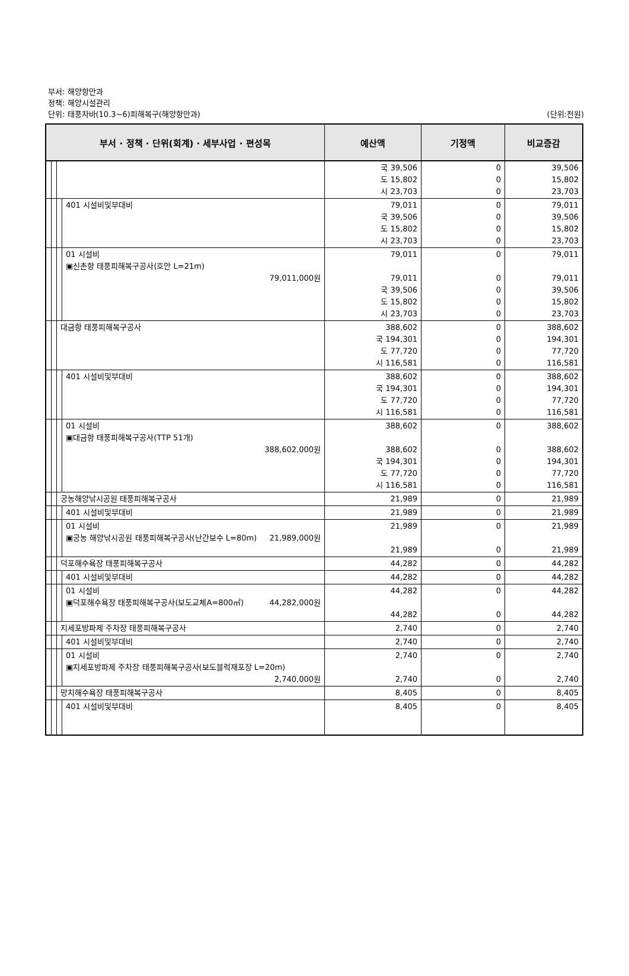부서: 해양항만과
정책: 해양시설관리
단위: 태풍차바(10.3~6)피해복구(해양항만과)
(단위:천원)
| 부서 · 정책 · 단위(회계) · 세부사업 · 편성목 | | | | 예산액 | 기정액 | 비교증감 |
| --- | --- | --- | --- | --- | --- | --- |
| | | | | 국 39,506 도 15,802 시 23,703 | 0 0 0 | 39,506 15,802 23,703 |
| | | | 401 시설비및부대비 | 79,011 국 39,506 도 15,802 시 23,703 | 0 0 0 0 | 79,011 39,506 15,802 23,703 |
| | | | 01 시설비 ▣신촌항 태풍피해복구공사(호안 L=21m) 79,011,000원 | 79,011 79,011 국 39,506 도 15,802 시 23,703 | 0 0 0 0 0 | 79,011 79,011 39,506 15,802 23,703 |
| | | 대금항 태풍피해복구공사 | | 388,602 국 194,301 도 77,720 시 116,581 | 0 0 0 0 | 388,602 194,301 77,720 116,581 |
| | | | 401 시설비및부대비 | 388,602 국 194,301 도 77,720 시 116,581 | 0 0 0 0 | 388,602 194,301 77,720 116,581 |
| | | | 01 시설비 ▣대금항 태풍피해복구공사(TTP 51개) 388,602,000원 | 388,602 388,602 국 194,301 도 77,720 시 116,581 | 0 0 0 0 0 | 388,602 388,602 194,301 77,720 116,581 |
| | | 궁농해양낚시공원 태풍피해복구공사 | | 21,989 | 0 | 21,989 |
| | | | 401 시설비및부대비 | 21,989 | 0 | 21,989 |
| | | | 01 시설비 ▣궁농 해양낚시공원 태풍피해복구공사(난간보수 L=80m) 21,989,000원 | 21,989 21,989 | 0 0 | 21,989 21,989 |
| | | 덕포해수욕장 태풍피해복구공사 | | 44,282 | 0 | 44,282 |
| | | | 401 시설비및부대비 | 44,282 | 0 | 44,282 |
| | | | 01 시설비 ▣덕포해수욕장 태풍피해복구공사(보도교체A=800㎡) 44,282,000원 | 44,282 44,282 | 0 0 | 44,282 44,282 |
| | | 지세포방파제 주차장 태풍피해복구공사 | | 2,740 | 0 | 2,740 |
| | | | 401 시설비및부대비 | 2,740 | 0 | 2,740 |
| | | | 01 시설비 ▣지세포방파제 주차장 태풍피해복구공사(보도블럭재포장 L=20m) 2,740,000원 | 2,740 2,740 | 0 0 | 2,740 2,740 |
| | | 망치해수욕장 태풍피해복구공사 | | 8,405 | 0 | 8,405 |
| | | | 401 시설비및부대비 | 8,405 | 0 | 8,405 |